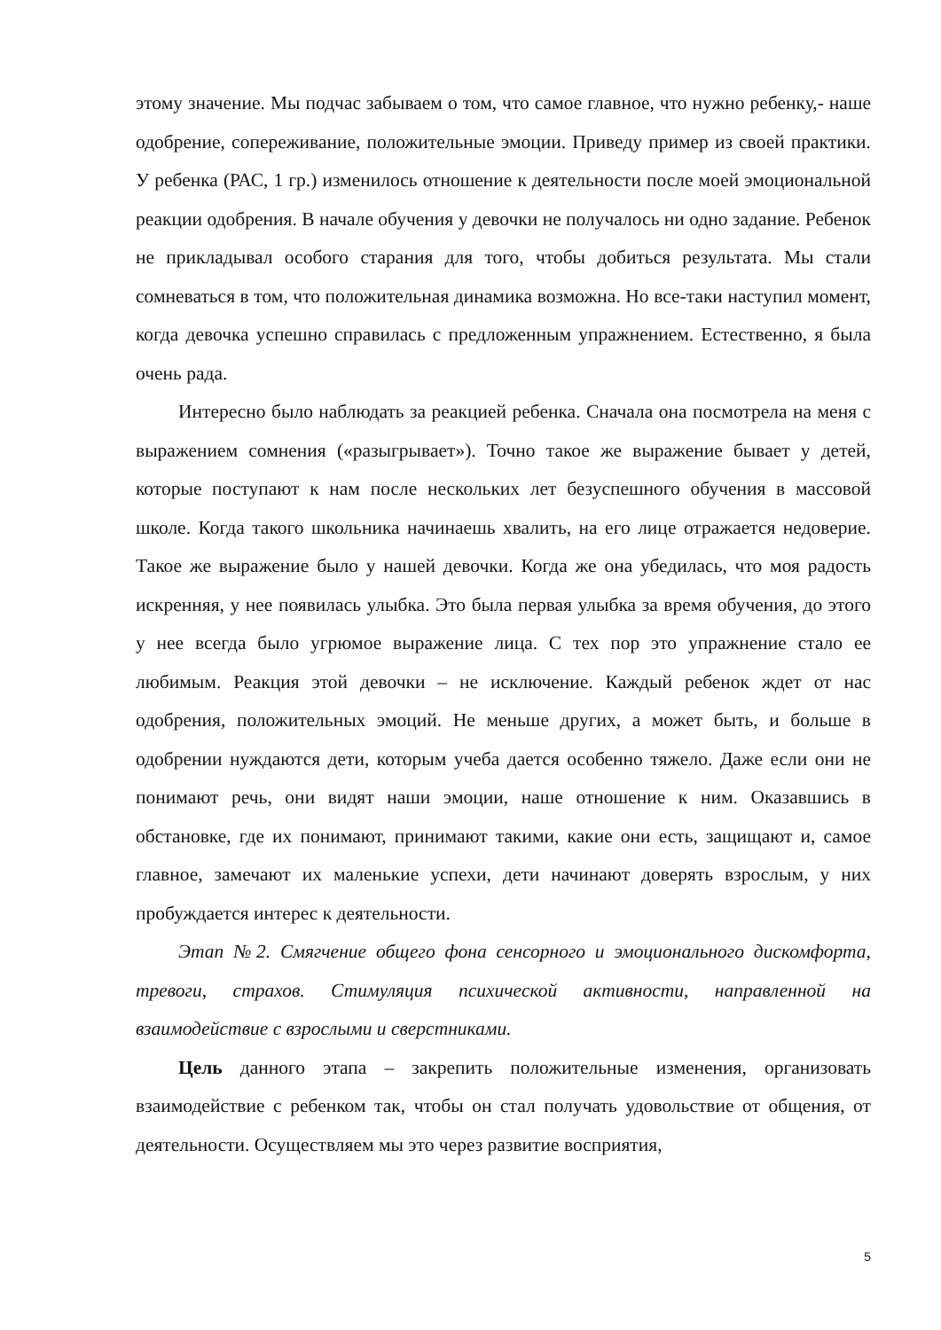этому значение. Мы подчас забываем о том, что самое главное, что нужно ребенку,- наше одобрение, сопереживание, положительные эмоции. Приведу пример из своей практики. У ребенка (РАС, 1 гр.) изменилось отношение к деятельности после моей эмоциональной реакции одобрения. В начале обучения у девочки не получалось ни одно задание. Ребенок не прикладывал особого старания для того, чтобы добиться результата. Мы стали сомневаться в том, что положительная динамика возможна. Но все-таки наступил момент, когда девочка успешно справилась с предложенным упражнением. Естественно, я была очень рада.
Интересно было наблюдать за реакцией ребенка. Сначала она посмотрела на меня с выражением сомнения («разыгрывает»). Точно такое же выражение бывает у детей, которые поступают к нам после нескольких лет безуспешного обучения в массовой школе. Когда такого школьника начинаешь хвалить, на его лице отражается недоверие. Такое же выражение было у нашей девочки. Когда же она убедилась, что моя радость искренняя, у нее появилась улыбка. Это была первая улыбка за время обучения, до этого у нее всегда было угрюмое выражение лица. С тех пор это упражнение стало ее любимым. Реакция этой девочки – не исключение. Каждый ребенок ждет от нас одобрения, положительных эмоций. Не меньше других, а может быть, и больше в одобрении нуждаются дети, которым учеба дается особенно тяжело. Даже если они не понимают речь, они видят наши эмоции, наше отношение к ним. Оказавшись в обстановке, где их понимают, принимают такими, какие они есть, защищают и, самое главное, замечают их маленькие успехи, дети начинают доверять взрослым, у них пробуждается интерес к деятельности.
Этап №2. Смягчение общего фона сенсорного и эмоционального дискомфорта, тревоги, страхов. Стимуляция психической активности, направленной на взаимодействие с взрослыми и сверстниками.
Цель данного этапа – закрепить положительные изменения, организовать взаимодействие с ребенком так, чтобы он стал получать удовольствие от общения, от деятельности. Осуществляем мы это через развитие восприятия,
5